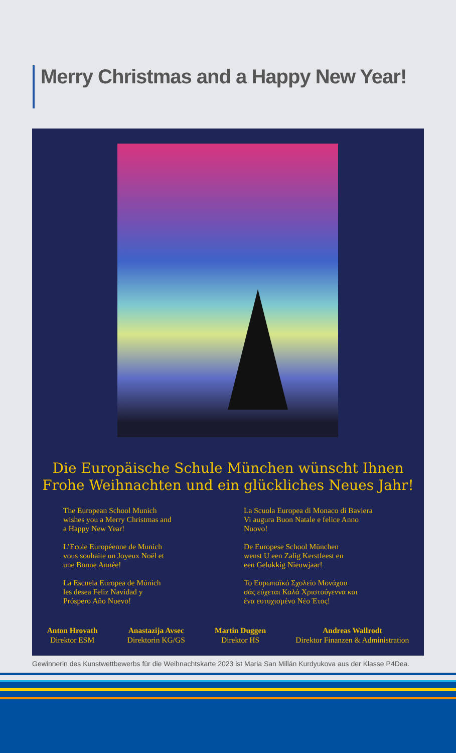Merry Christmas and a Happy New Year!
Die Europäische Schule München wünscht Ihnen
Frohe Weihnachten und ein glückliches Neues Jahr!
The European School Munich
wishes you a Merry Christmas and
a Happy New Year!
L’Ecole Européenne de Munich
vous souhaite un Joyeux Noël et
une Bonne Année!
La Escuela Europea de Múnich
les desea Feliz Navidad y
Próspero Año Nuevo!
La Scuola Europea di Monaco di Baviera
Vi augura Buon Natale e felice Anno
Nuovo!
De Europese School München
wenst U een Zalig Kerstfeest en
een Gelukkig Nieuwjaar!
To Ευρωπαϊκό Σχολείο Μονάχου
σάς εύχεται Καλά Χριστούγεννα και
ένα ευτυχισμένο Νέο Έτος!
Anton Hrovath
Direktor ESM
Anastazija Avsec
Direktorin KG/GS
Martin Duggen
Direktor HS
Andreas Wallrodt
Direktor Finanzen & Administration
Gewinnerin des Kunstwettbewerbs für die Weihnachtskarte 2023 ist Maria San Millán Kurdyukova aus der Klasse P4Dea.